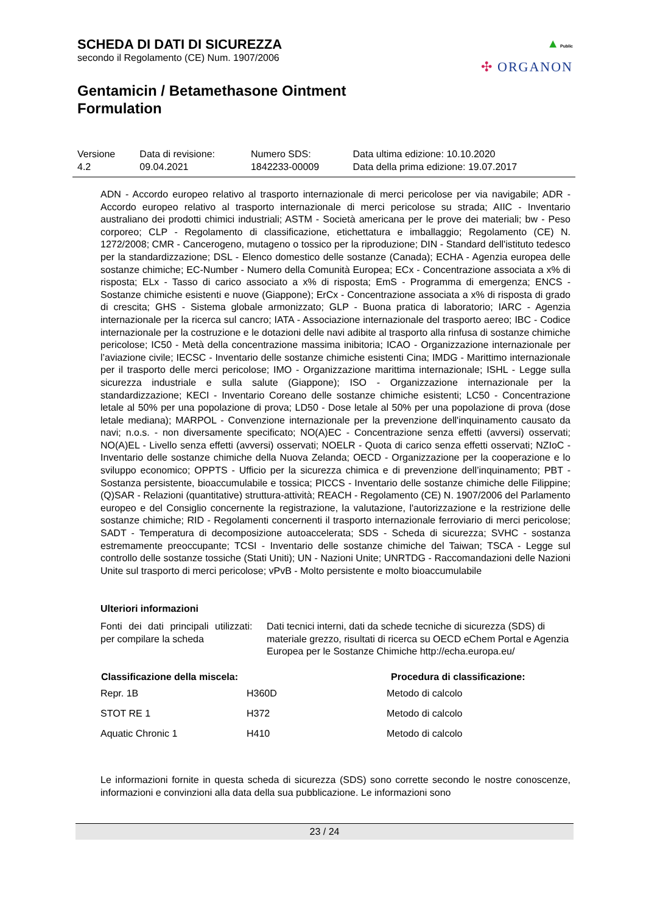▲ Public
✣ ORGANON
SCHEDA DI DATI DI SICUREZZA
secondo il Regolamento (CE) Num. 1907/2006
Gentamicin / Betamethasone Ointment
Formulation
| Versione 4.2 | Data di revisione: 09.04.2021 | Numero SDS: 1842233-00009 | Data ultima edizione: 10.10.2020 Data della prima edizione: 19.07.2017 |
ADN - Accordo europeo relativo al trasporto internazionale di merci pericolose per via navigabile; ADR - Accordo europeo relativo al trasporto internazionale di merci pericolose su strada; AIIC - Inventario australiano dei prodotti chimici industriali; ASTM - Società americana per le prove dei materiali; bw - Peso corporeo; CLP - Regolamento di classificazione, etichettatura e imballaggio; Regolamento (CE) N. 1272/2008; CMR - Cancerogeno, mutageno o tossico per la riproduzione; DIN - Standard dell'istituto tedesco per la standardizzazione; DSL - Elenco domestico delle sostanze (Canada); ECHA - Agenzia europea delle sostanze chimiche; EC-Number - Numero della Comunità Europea; ECx - Concentrazione associata a x% di risposta; ELx - Tasso di carico associato a x% di risposta; EmS - Programma di emergenza; ENCS - Sostanze chimiche esistenti e nuove (Giappone); ErCx - Concentrazione associata a x% di risposta di grado di crescita; GHS - Sistema globale armonizzato; GLP - Buona pratica di laboratorio; IARC - Agenzia internazionale per la ricerca sul cancro; IATA - Associazione internazionale del trasporto aereo; IBC - Codice internazionale per la costruzione e le dotazioni delle navi adibite al trasporto alla rinfusa di sostanze chimiche pericolose; IC50 - Metà della concentrazione massima inibitoria; ICAO - Organizzazione internazionale per l’aviazione civile; IECSC - Inventario delle sostanze chimiche esistenti Cina; IMDG - Marittimo internazionale per il trasporto delle merci pericolose; IMO - Organizzazione marittima internazionale; ISHL - Legge sulla sicurezza industriale e sulla salute (Giappone); ISO - Organizzazione internazionale per la standardizzazione; KECI - Inventario Coreano delle sostanze chimiche esistenti; LC50 - Concentrazione letale al 50% per una popolazione di prova; LD50 - Dose letale al 50% per una popolazione di prova (dose letale mediana); MARPOL - Convenzione internazionale per la prevenzione dell'inquinamento causato da navi; n.o.s. - non diversamente specificato; NO(A)EC - Concentrazione senza effetti (avversi) osservati; NO(A)EL - Livello senza effetti (avversi) osservati; NOELR - Quota di carico senza effetti osservati; NZIoC - Inventario delle sostanze chimiche della Nuova Zelanda; OECD - Organizzazione per la cooperazione e lo sviluppo economico; OPPTS - Ufficio per la sicurezza chimica e di prevenzione dell’inquinamento; PBT - Sostanza persistente, bioaccumulabile e tossica; PICCS - Inventario delle sostanze chimiche delle Filippine; (Q)SAR - Relazioni (quantitative) struttura-attività; REACH - Regolamento (CE) N. 1907/2006 del Parlamento europeo e del Consiglio concernente la registrazione, la valutazione, l'autorizzazione e la restrizione delle sostanze chimiche; RID - Regolamenti concernenti il trasporto internazionale ferroviario di merci pericolose; SADT - Temperatura di decomposizione autoaccelerata; SDS - Scheda di sicurezza; SVHC - sostanza estremamente preoccupante; TCSI - Inventario delle sostanze chimiche del Taiwan; TSCA - Legge sul controllo delle sostanze tossiche (Stati Uniti); UN - Nazioni Unite; UNRTDG - Raccomandazioni delle Nazioni Unite sul trasporto di merci pericolose; vPvB - Molto persistente e molto bioaccumulabile
Ulteriori informazioni
| Fonti dei dati principali utilizzati per compilare la scheda | : | Dati tecnici interni, dati da schede tecniche di sicurezza (SDS) di materiale grezzo, risultati di ricerca su OECD eChem Portal e Agenzia Europea per le Sostanze Chimiche http://echa.europa.eu/ |
| Classificazione della miscela: | | Procedura di classificazione: |
| --- | --- | --- |
| Repr. 1B | H360D | Metodo di calcolo |
| STOT RE 1 | H372 | Metodo di calcolo |
| Aquatic Chronic 1 | H410 | Metodo di calcolo |
Le informazioni fornite in questa scheda di sicurezza (SDS) sono corrette secondo le nostre conoscenze, informazioni e convinzioni alla data della sua pubblicazione. Le informazioni sono
23 / 24